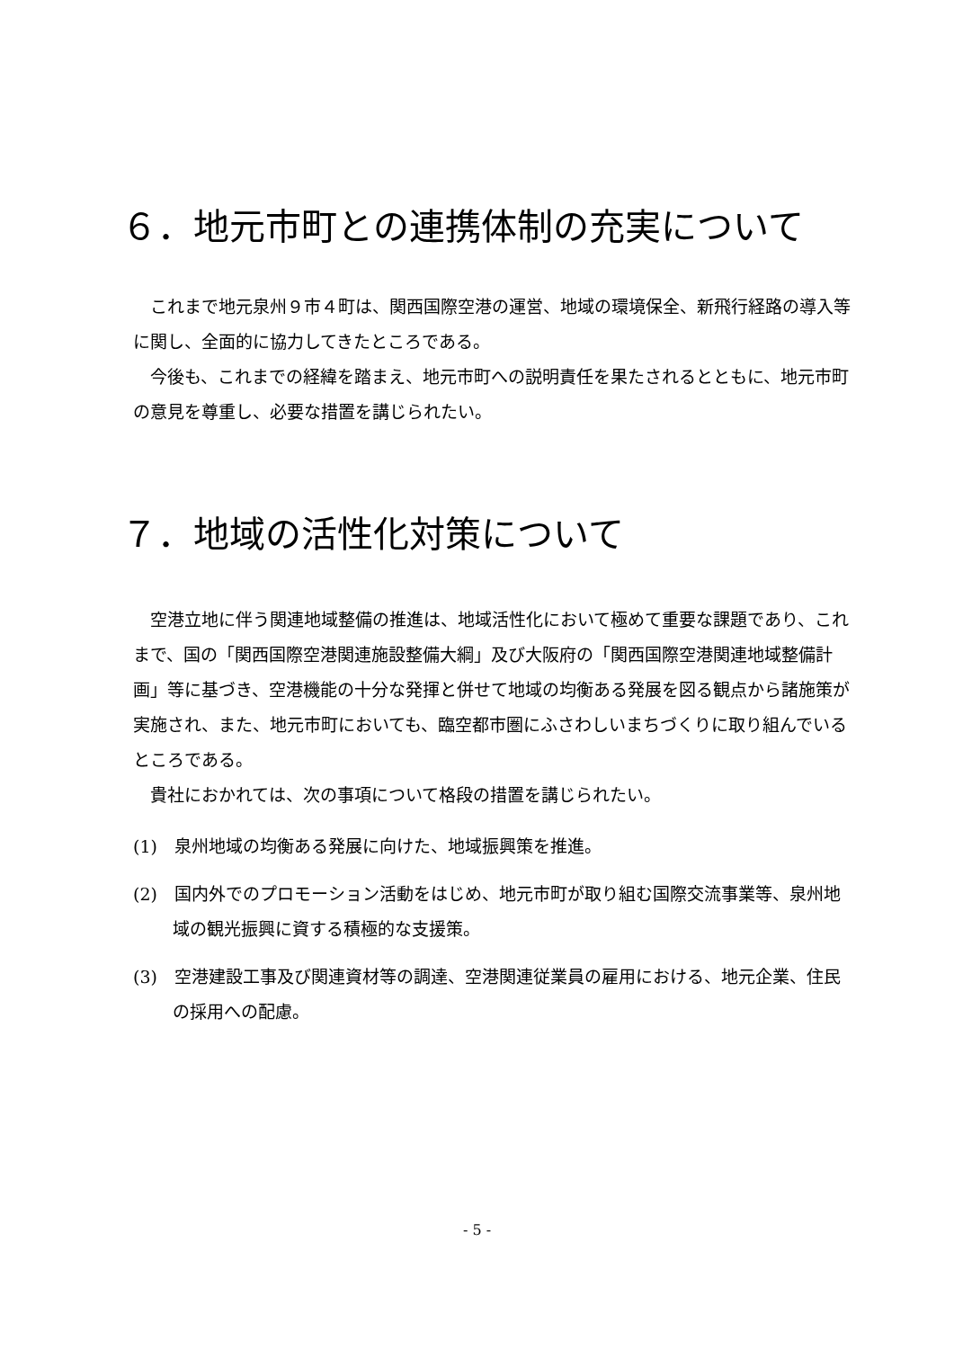６．地元市町との連携体制の充実について
これまで地元泉州９市４町は、関西国際空港の運営、地域の環境保全、新飛行経路の導入等に関し、全面的に協力してきたところである。
今後も、これまでの経緯を踏まえ、地元市町への説明責任を果たされるとともに、地元市町の意見を尊重し、必要な措置を講じられたい。
７．地域の活性化対策について
空港立地に伴う関連地域整備の推進は、地域活性化において極めて重要な課題であり、これまで、国の「関西国際空港関連施設整備大綱」及び大阪府の「関西国際空港関連地域整備計画」等に基づき、空港機能の十分な発揮と併せて地域の均衡ある発展を図る観点から諸施策が実施され、また、地元市町においても、臨空都市圏にふさわしいまちづくりに取り組んでいるところである。
貴社におかれては、次の事項について格段の措置を講じられたい。
(1)　泉州地域の均衡ある発展に向けた、地域振興策を推進。
(2)　国内外でのプロモーション活動をはじめ、地元市町が取り組む国際交流事業等、泉州地域の観光振興に資する積極的な支援策。
(3)　空港建設工事及び関連資材等の調達、空港関連従業員の雇用における、地元企業、住民の採用への配慮。
- 5 -